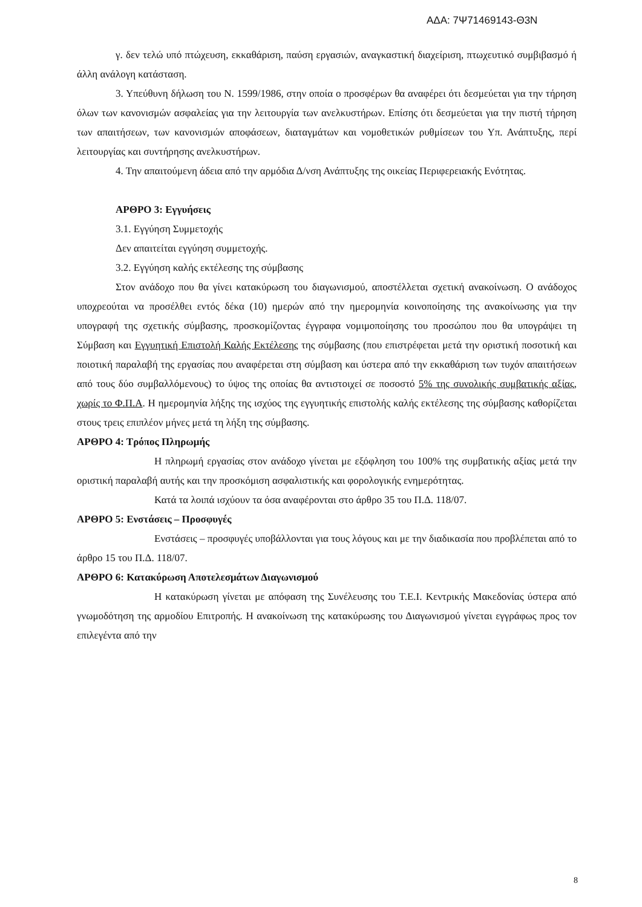ΑΔΑ: 7Ψ71469143-Θ3Ν
γ. δεν τελώ υπό πτώχευση, εκκαθάριση, παύση εργασιών, αναγκαστική διαχείριση, πτωχευτικό συμβιβασμό ή άλλη ανάλογη κατάσταση.
3. Υπεύθυνη δήλωση του Ν. 1599/1986, στην οποία ο προσφέρων θα αναφέρει ότι δεσμεύεται για την τήρηση όλων των κανονισμών ασφαλείας για την λειτουργία των ανελκυστήρων. Επίσης ότι δεσμεύεται για την πιστή τήρηση των απαιτήσεων, των κανονισμών αποφάσεων, διαταγμάτων και νομοθετικών ρυθμίσεων του Υπ. Ανάπτυξης, περί λειτουργίας και συντήρησης ανελκυστήρων.
4. Την απαιτούμενη άδεια από την αρμόδια Δ/νση Ανάπτυξης της οικείας Περιφερειακής Ενότητας.
ΑΡΘΡΟ 3: Εγγυήσεις
3.1. Εγγύηση Συμμετοχής
Δεν απαιτείται εγγύηση συμμετοχής.
3.2. Εγγύηση καλής εκτέλεσης της σύμβασης
Στον ανάδοχο που θα γίνει κατακύρωση του διαγωνισμού, αποστέλλεται σχετική ανακοίνωση. Ο ανάδοχος υποχρεούται να προσέλθει εντός δέκα (10) ημερών από την ημερομηνία κοινοποίησης της ανακοίνωσης για την υπογραφή της σχετικής σύμβασης, προσκομίζοντας έγγραφα νομιμοποίησης του προσώπου που θα υπογράψει τη Σύμβαση και Εγγυητική Επιστολή Καλής Εκτέλεσης της σύμβασης (που επιστρέφεται μετά την οριστική ποσοτική και ποιοτική παραλαβή της εργασίας που αναφέρεται στη σύμβαση και ύστερα από την εκκαθάριση των τυχόν απαιτήσεων από τους δύο συμβαλλόμενους) το ύψος της οποίας θα αντιστοιχεί σε ποσοστό 5% της συνολικής συμβατικής αξίας, χωρίς το Φ.Π.Α. Η ημερομηνία λήξης της ισχύος της εγγυητικής επιστολής καλής εκτέλεσης της σύμβασης καθορίζεται στους τρεις επιπλέον μήνες μετά τη λήξη της σύμβασης.
ΑΡΘΡΟ 4: Τρόπος Πληρωμής
Η πληρωμή εργασίας στον ανάδοχο γίνεται με εξόφληση του 100% της συμβατικής αξίας μετά την οριστική παραλαβή αυτής και την προσκόμιση ασφαλιστικής και φορολογικής ενημερότητας.
Κατά τα λοιπά ισχύουν τα όσα αναφέρονται στο άρθρο 35 του Π.Δ. 118/07.
ΑΡΘΡΟ 5: Ενστάσεις – Προσφυγές
Ενστάσεις – προσφυγές υποβάλλονται για τους λόγους και με την διαδικασία που προβλέπεται από το άρθρο 15 του Π.Δ. 118/07.
ΑΡΘΡΟ 6: Κατακύρωση Αποτελεσμάτων Διαγωνισμού
Η κατακύρωση γίνεται με απόφαση της Συνέλευσης του Τ.Ε.Ι. Κεντρικής Μακεδονίας ύστερα από γνωμοδότηση της αρμοδίου Επιτροπής. Η ανακοίνωση της κατακύρωσης του Διαγωνισμού γίνεται εγγράφως προς τον επιλεγέντα από την
8